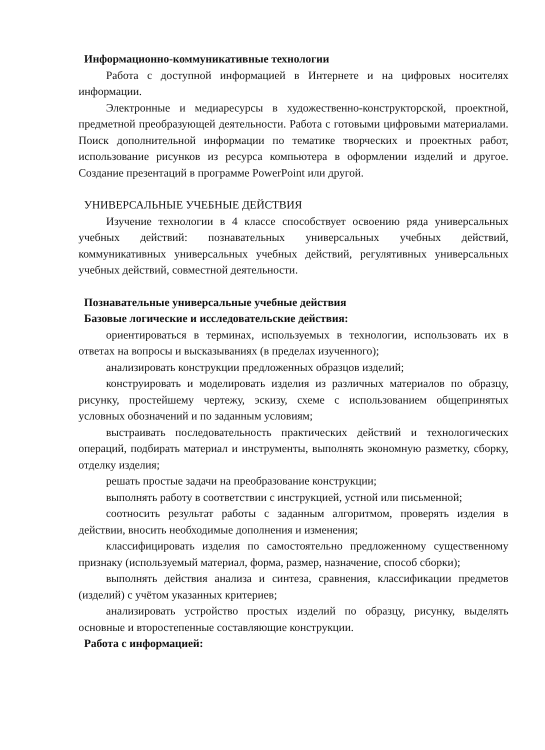Информационно-коммуникативные технологии
Работа с доступной информацией в Интернете и на цифровых носителях информации.
Электронные и медиаресурсы в художественно-конструкторской, проектной, предметной преобразующей деятельности. Работа с готовыми цифровыми материалами. Поиск дополнительной информации по тематике творческих и проектных работ, использование рисунков из ресурса компьютера в оформлении изделий и другое. Создание презентаций в программе PowerPoint или другой.
УНИВЕРСАЛЬНЫЕ УЧЕБНЫЕ ДЕЙСТВИЯ
Изучение технологии в 4 классе способствует освоению ряда универсальных учебных действий: познавательных универсальных учебных действий, коммуникативных универсальных учебных действий, регулятивных универсальных учебных действий, совместной деятельности.
Познавательные универсальные учебные действия
Базовые логические и исследовательские действия:
ориентироваться в терминах, используемых в технологии, использовать их в ответах на вопросы и высказываниях (в пределах изученного);
анализировать конструкции предложенных образцов изделий;
конструировать и моделировать изделия из различных материалов по образцу, рисунку, простейшему чертежу, эскизу, схеме с использованием общепринятых условных обозначений и по заданным условиям;
выстраивать последовательность практических действий и технологических операций, подбирать материал и инструменты, выполнять экономную разметку, сборку, отделку изделия;
решать простые задачи на преобразование конструкции;
выполнять работу в соответствии с инструкцией, устной или письменной;
соотносить результат работы с заданным алгоритмом, проверять изделия в действии, вносить необходимые дополнения и изменения;
классифицировать изделия по самостоятельно предложенному существенному признаку (используемый материал, форма, размер, назначение, способ сборки);
выполнять действия анализа и синтеза, сравнения, классификации предметов (изделий) с учётом указанных критериев;
анализировать устройство простых изделий по образцу, рисунку, выделять основные и второстепенные составляющие конструкции.
Работа с информацией: